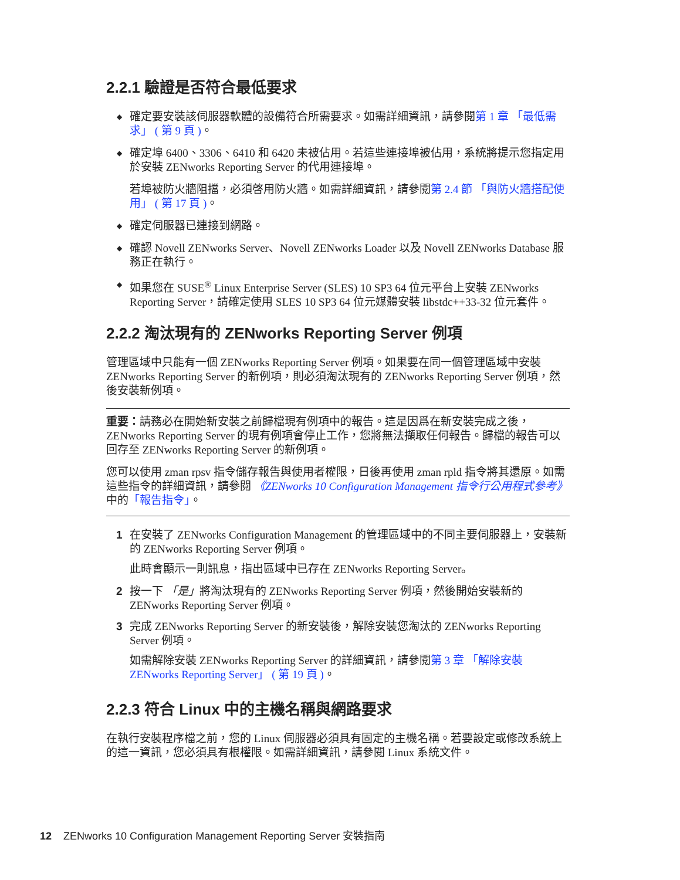2.2.1 驗證是否符合最低要求
◆ 確定要安裝該伺服器軟體的設備符合所需要求。如需詳細資訊，請參閱第 1 章 「最低需求」 ( 第 9 頁 )。
◆ 確定埠 6400、3306、6410 和 6420 未被佔用。若這些連接埠被佔用，系統將提示您指定用於安裝 ZENworks Reporting Server 的代用連接埠。
若埠被防火牆阻擋，必須啓用防火牆。如需詳細資訊，請參閱第 2.4 節 「與防火牆搭配使用」 ( 第 17 頁 )。
◆ 確定伺服器已連接到網路。
◆ 確認 Novell ZENworks Server、Novell ZENworks Loader 以及 Novell ZENworks Database 服務正在執行。
◆ 如果您在 SUSE<sup>®</sup> Linux Enterprise Server (SLES) 10 SP3 64 位元平台上安裝 ZENworks Reporting Server，請確定使用 SLES 10 SP3 64 位元媒體安裝 libstdc++33-32 位元套件。
2.2.2 淘汰現有的 ZENworks Reporting Server 例項
管理區域中只能有一個 ZENworks Reporting Server 例項。如果要在同一個管理區域中安裝 ZENworks Reporting Server 的新例項，則必須淘汰現有的 ZENworks Reporting Server 例項，然後安裝新例項。
重要：請務必在開始新安裝之前歸檔現有例項中的報告。這是因爲在新安裝完成之後，ZENworks Reporting Server 的現有例項會停止工作，您將無法擷取任何報告。歸檔的報告可以回存至 ZENworks Reporting Server 的新例項。
您可以使用 zman rpsv 指令儲存報告與使用者權限，日後再使用 zman rpld 指令將其還原。如需這些指令的詳細資訊，請參閱 《ZENworks 10 Configuration Management 指令行公用程式參考》中的「報告指令」。
1 在安裝了 ZENworks Configuration Management 的管理區域中的不同主要伺服器上，安裝新的 ZENworks Reporting Server 例項。
此時會顯示一則訊息，指出區域中已存在 ZENworks Reporting Server。
2 按一下 「是」將淘汰現有的 ZENworks Reporting Server 例項，然後開始安裝新的 ZENworks Reporting Server 例項。
3 完成 ZENworks Reporting Server 的新安裝後，解除安裝您淘汰的 ZENworks Reporting Server 例項。
如需解除安裝 ZENworks Reporting Server 的詳細資訊，請參閱第 3 章 「解除安裝 ZENworks Reporting Server」 ( 第 19 頁 )。
2.2.3 符合 Linux 中的主機名稱與網路要求
在執行安裝程序檔之前，您的 Linux 伺服器必須具有固定的主機名稱。若要設定或修改系統上的這一資訊，您必須具有根權限。如需詳細資訊，請參閱 Linux 系統文件。
12 ZENworks 10 Configuration Management Reporting Server 安裝指南